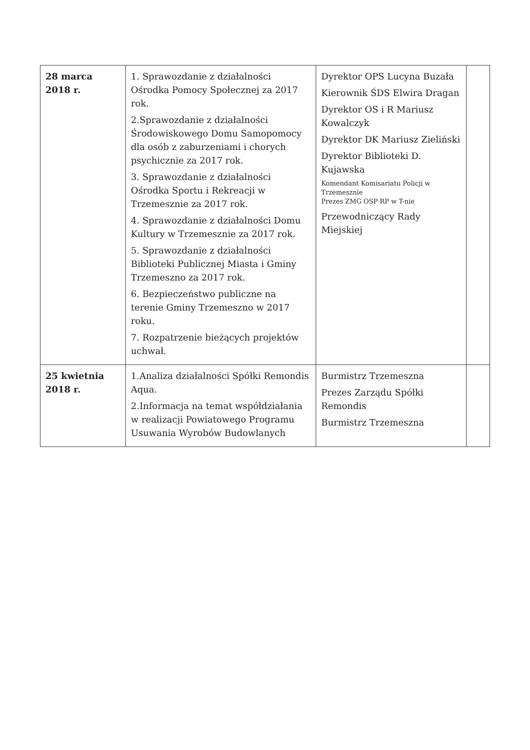| 28 marca 2018 r. | 1. Sprawozdanie z działalności Ośrodka Pomocy Społecznej za 2017 rok. 2.Sprawozdanie z działalności Środowiskowego Domu Samopomocy dla osób z zaburzeniami i chorych psychicznie za 2017 rok. 3. Sprawozdanie z działalności Ośrodka Sportu i Rekreacji w Trzemesznie za 2017 rok. 4. Sprawozdanie z działalności Domu Kultury w Trzemesznie za 2017 rok. 5. Sprawozdanie z działalności Biblioteki Publicznej Miasta i Gminy Trzemeszno za 2017 rok. 6. Bezpieczeństwo publiczne na terenie Gminy Trzemeszno w 2017 roku. 7. Rozpatrzenie bieżących projektów uchwał. | Dyrektor OPS Lucyna Buzała Kierownik ŚDS Elwira Dragan Dyrektor OS i R Mariusz Kowalczyk Dyrektor DK Mariusz Zieliński Dyrektor Biblioteki D. Kujawska Komendant Komisariatu Policji w Trzemesznie Prezes ZMG OSP RP w T-nie Przewodniczący Rady Miejskiej | |
| 25 kwietnia 2018 r. | 1.Analiza działalności Spółki Remondis Aqua. 2.Informacja na temat współdziałania w realizacji Powiatowego Programu Usuwania Wyrobów Budowlanych | Burmistrz Trzemeszna Prezes Zarządu Spółki Remondis Burmistrz Trzemeszna | |